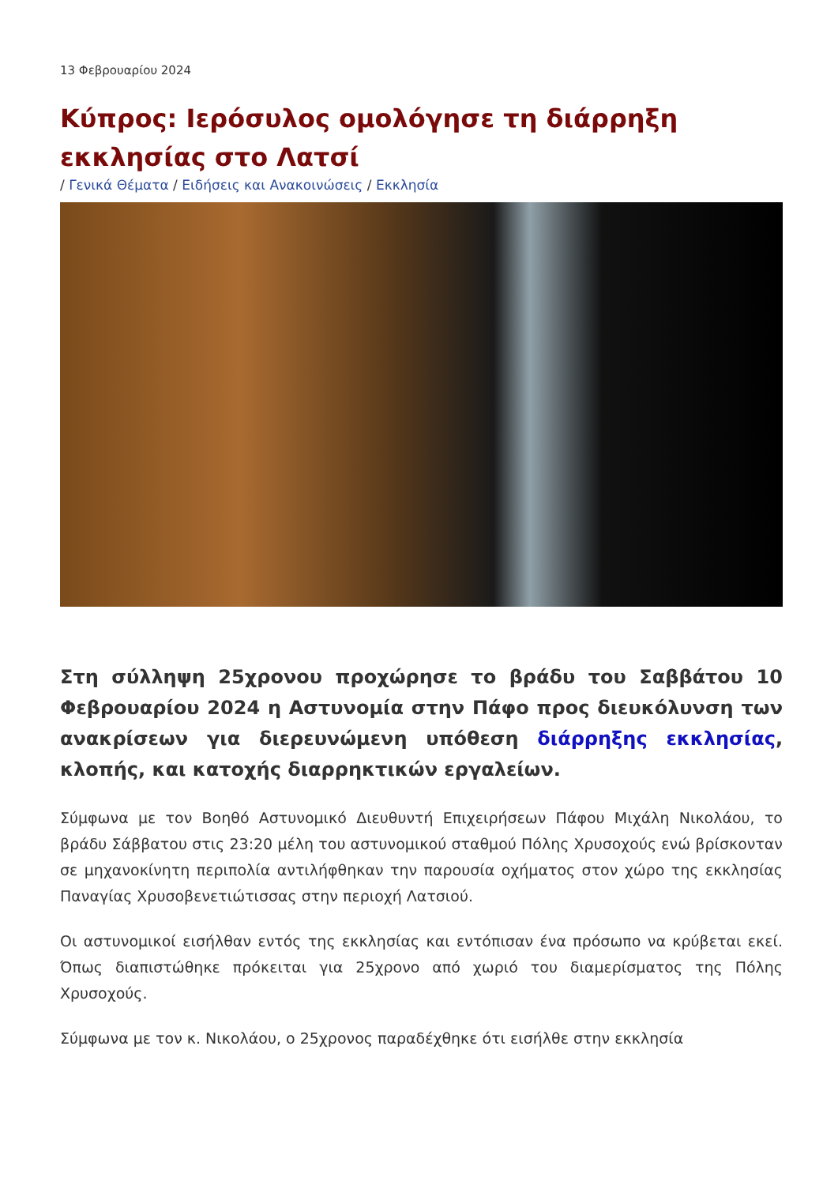13 Φεβρουαρίου 2024
Κύπρος: Ιερόσυλος ομολόγησε τη διάρρηξη εκκλησίας στο Λατσί
/ Γενικά Θέματα / Ειδήσεις και Ανακοινώσεις / Εκκλησία
Στη σύλληψη 25χρονου προχώρησε το βράδυ του Σαββάτου 10 Φεβρουαρίου 2024 η Αστυνομία στην Πάφο προς διευκόλυνση των ανακρίσεων για διερευνώμενη υπόθεση διάρρηξης εκκλησίας, κλοπής, και κατοχής διαρρηκτικών εργαλείων.
Σύμφωνα με τον Βοηθό Αστυνομικό Διευθυντή Επιχειρήσεων Πάφου Μιχάλη Νικολάου, το βράδυ Σάββατου στις 23:20 μέλη του αστυνομικού σταθμού Πόλης Χρυσοχούς ενώ βρίσκονταν σε μηχανοκίνητη περιπολία αντιλήφθηκαν την παρουσία οχήματος στον χώρο της εκκλησίας Παναγίας Χρυσοβενετιώτισσας στην περιοχή Λατσιού.
Οι αστυνομικοί εισήλθαν εντός της εκκλησίας και εντόπισαν ένα πρόσωπο να κρύβεται εκεί. Όπως διαπιστώθηκε πρόκειται για 25χρονο από χωριό του διαμερίσματος της Πόλης Χρυσοχούς.
Σύμφωνα με τον κ. Νικολάου, ο 25χρονος παραδέχθηκε ότι εισήλθε στην εκκλησία